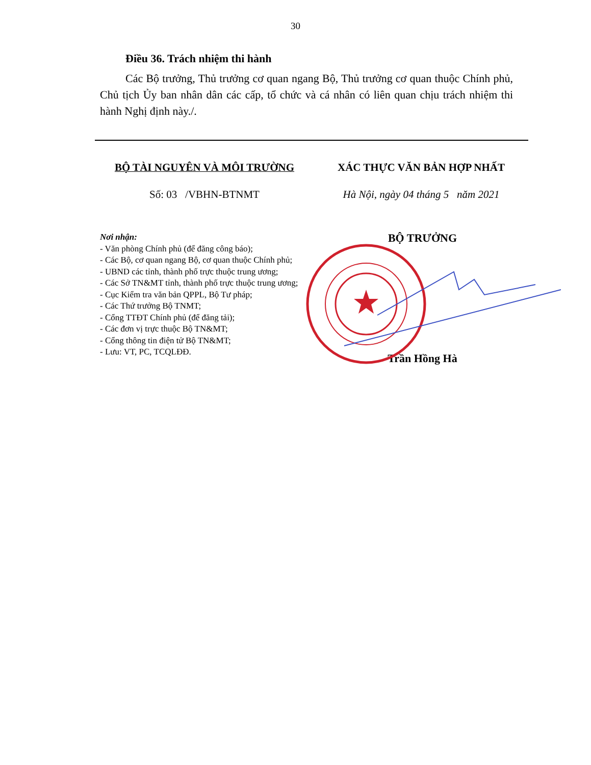30
Điều 36. Trách nhiệm thi hành
Các Bộ trưởng, Thủ trưởng cơ quan ngang Bộ, Thủ trưởng cơ quan thuộc Chính phủ, Chủ tịch Ủy ban nhân dân các cấp, tổ chức và cá nhân có liên quan chịu trách nhiệm thi hành Nghị định này./.
BỘ TÀI NGUYÊN VÀ MÔI TRƯỜNG
Số: 03 /VBHN-BTNMT
XÁC THỰC VĂN BẢN HỢP NHẤT
Hà Nội, ngày 04 tháng 5 năm 2021
Nơi nhận:
- Văn phòng Chính phủ (để đăng công báo);
- Các Bộ, cơ quan ngang Bộ, cơ quan thuộc Chính phủ;
- UBND các tỉnh, thành phố trực thuộc trung ương;
- Các Sở TN&MT tỉnh, thành phố trực thuộc trung ương;
- Cục Kiểm tra văn bản QPPL, Bộ Tư pháp;
- Các Thứ trưởng Bộ TNMT;
- Cổng TTĐT Chính phủ (để đăng tải);
- Các đơn vị trực thuộc Bộ TN&MT;
- Cổng thông tin điện tử Bộ TN&MT;
- Lưu: VT, PC, TCQLĐĐ.
BỘ TRƯỞNG
Trần Hồng Hà